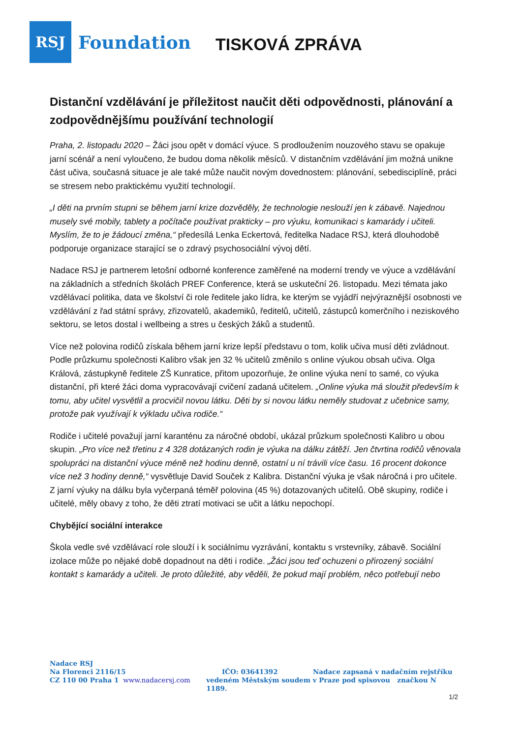RSJ
Foundation
TISKOVÁ ZPRÁVA
Distanční vzdělávání je příležitost naučit děti odpovědnosti, plánování a zodpovědnějšímu používání technologií
Praha, 2. listopadu 2020 – Žáci jsou opět v domácí výuce. S prodloužením nouzového stavu se opakuje jarní scénář a není vyloučeno, že budou doma několik měsíců. V distančním vzdělávání jim možná unikne část učiva, současná situace je ale také může naučit novým dovednostem: plánování, sebedisciplíně, práci se stresem nebo praktickému využití technologií.
„I děti na prvním stupni se během jarní krize dozvěděly, že technologie neslouží jen k zábavě. Najednou musely své mobily, tablety a počítače používat prakticky – pro výuku, komunikaci s kamarády i učiteli. Myslím, že to je žádoucí změna,“ předesílá Lenka Eckertová, ředitelka Nadace RSJ, která dlouhodobě podporuje organizace starající se o zdravý psychosociální vývoj dětí.
Nadace RSJ je partnerem letošní odborné konference zaměřené na moderní trendy ve výuce a vzdělávání na základních a středních školách PREF Conference, která se uskuteční 26. listopadu. Mezi témata jako vzdělávací politika, data ve školství či role ředitele jako lídra, ke kterým se vyjádří nejvýraznější osobnosti ve vzdělávání z řad státní správy, zřizovatelů, akademiků, ředitelů, učitelů, zástupců komerčního i neziskového sektoru, se letos dostal i wellbeing a stres u českých žáků a studentů.
Více než polovina rodičů získala během jarní krize lepší představu o tom, kolik učiva musí děti zvládnout. Podle průzkumu společnosti Kalibro však jen 32 % učitelů změnilo s online výukou obsah učiva. Olga Králová, zástupkyně ředitele ZŠ Kunratice, přitom upozorňuje, že online výuka není to samé, co výuka distanční, při které žáci doma vypracovávají cvičení zadaná učitelem. „Online výuka má sloužit především k tomu, aby učitel vysvětlil a procvičil novou látku. Děti by si novou látku neměly studovat z učebnice samy, protože pak využívají k výkladu učiva rodiče.“
Rodiče i učitelé považují jarní karanténu za náročné období, ukázal průzkum společnosti Kalibro u obou skupin. „Pro více než třetinu z 4 328 dotázaných rodin je výuka na dálku zátěží. Jen čtvrtina rodičů věnovala spolupráci na distanční výuce méně než hodinu denně, ostatní u ní trávili více času. 16 procent dokonce více než 3 hodiny denně,“ vysvětluje David Souček z Kalibra. Distanční výuka je však náročná i pro učitele. Z jarní výuky na dálku byla vyčerpaná téměř polovina (45 %) dotazovaných učitelů. Obě skupiny, rodiče i učitelé, měly obavy z toho, že děti ztratí motivaci se učit a látku nepochopí.
Chybějící sociální interakce
Škola vedle své vzdělávací role slouží i k sociálnímu vyzrávání, kontaktu s vrstevníky, zábavě. Sociální izolace může po nějaké době dopadnout na děti i rodiče. „Žáci jsou teď ochuzeni o přirozený sociální kontakt s kamarády a učiteli. Je proto důležité, aby věděli, že pokud mají problém, něco potřebují nebo
Nadace RSJ
Na Florenci 2116/15 IČO: 03641392 Nadace zapsaná v nadačním rejstříku
CZ 110 00 Praha 1 www.nadacersj.com vedeném Městským soudem v Praze pod spisovou značkou N 1189.
1/2